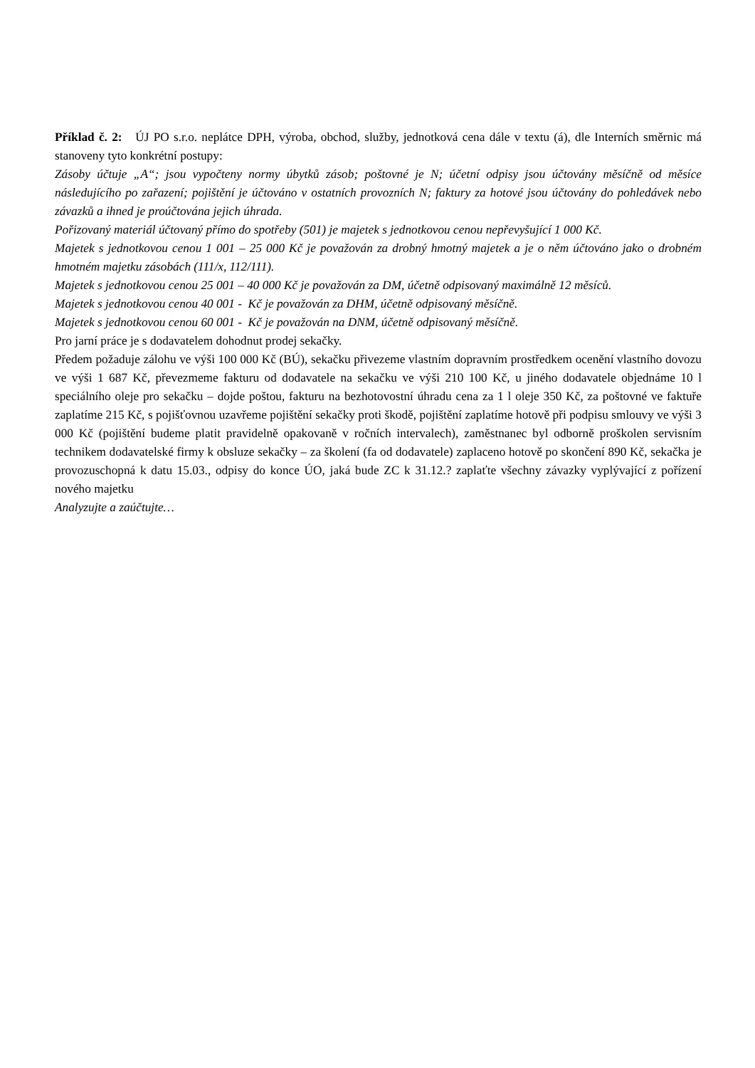Příklad č. 2: ÚJ PO s.r.o. neplátce DPH, výroba, obchod, služby, jednotková cena dále v textu (á), dle Interních směrnic má stanoveny tyto konkrétní postupy:
Zásoby účtuje „A“; jsou vypočteny normy úbytků zásob; poštovné je N; účetní odpisy jsou účtovány měsíčně od měsíce následujícího po zařazení; pojištění je účtováno v ostatních provozních N; faktury za hotové jsou účtovány do pohledávek nebo závazků a ihned je proúčtována jejich úhrada.
Pořizovaný materiál účtovaný přímo do spotřeby (501) je majetek s jednotkovou cenou nepřevyšující 1 000 Kč.
Majetek s jednotkovou cenou 1 001 – 25 000 Kč je považován za drobný hmotný majetek a je o něm účtováno jako o drobném hmotném majetku zásobách (111/x, 112/111).
Majetek s jednotkovou cenou 25 001 – 40 000 Kč je považován za DM, účetně odpisovaný maximálně 12 měsíců.
Majetek s jednotkovou cenou 40 001 - Kč je považován za DHM, účetně odpisovaný měsíčně.
Majetek s jednotkovou cenou 60 001 - Kč je považován na DNM, účetně odpisovaný měsíčně.
Pro jarní práce je s dodavatelem dohodnut prodej sekačky.
Předem požaduje zálohu ve výši 100 000 Kč (BÚ), sekačku přivezeme vlastním dopravním prostředkem ocenění vlastního dovozu ve výši 1 687 Kč, převezmeme fakturu od dodavatele na sekačku ve výši 210 100 Kč, u jiného dodavatele objednáme 10 l speciálního oleje pro sekačku – dojde poštou, fakturu na bezhotovostní úhradu cena za 1 l oleje 350 Kč, za poštovné ve faktuře zaplatíme 215 Kč, s pojišťovnou uzavřeme pojištění sekačky proti škodě, pojištění zaplatíme hotově při podpisu smlouvy ve výši 3 000 Kč (pojištění budeme platit pravidelně opakovaně v ročních intervalech), zaměstnanec byl odborně proškolen servisním technikem dodavatelské firmy k obsluze sekačky – za školení (fa od dodavatele) zaplaceno hotově po skončení 890 Kč, sekačka je provozuschopná k datu 15.03., odpisy do konce ÚO, jaká bude ZC k 31.12.? zaplaťte všechny závazky vyplývající z pořízení nového majetku
Analyzujte a zaúčtujte…